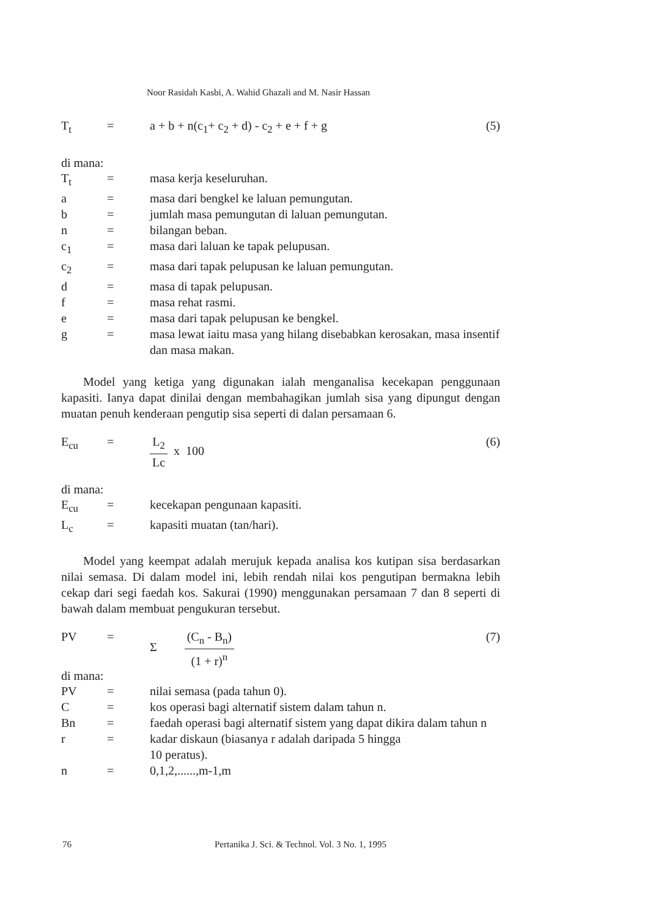Noor Rasidah Kasbi, A. Wahid Ghazali and M. Nasir Hassan
| T<sub>t</sub> | = | a + b + n(c<sub>1</sub>+ c<sub>2</sub> + d) - c<sub>2</sub> + e + f + g | (5) |
di mana:
| T<sub>t</sub> | = | masa kerja keseluruhan. |
| a | = | masa dari bengkel ke laluan pemungutan. |
| b | = | jumlah masa pemungutan di laluan pemungutan. |
| n | = | bilangan beban. |
| c<sub>1</sub> | = | masa dari laluan ke tapak pelupusan. |
| c<sub>2</sub> | = | masa dari tapak pelupusan ke laluan pemungutan. |
| d | = | masa di tapak pelupusan. |
| f | = | masa rehat rasmi. |
| e | = | masa dari tapak pelupusan ke bengkel. |
| g | = | masa lewat iaitu masa yang hilang disebabkan kerosakan, masa insentif dan masa makan. |
Model yang ketiga yang digunakan ialah menganalisa kecekapan penggunaan kapasiti. Ianya dapat dinilai dengan membahagikan jumlah sisa yang dipungut dengan muatan penuh kenderaan pengutip sisa seperti di dalan persamaan 6.
| E<sub>cu</sub> | = | L<sub>2</sub> Lc x 100 | (6) |
di mana:
| E<sub>cu</sub> | = | kecekapan pengunaan kapasiti. |
| L<sub>c</sub> | = | kapasiti muatan (tan/hari). |
Model yang keempat adalah merujuk kepada analisa kos kutipan sisa berdasarkan nilai semasa. Di dalam model ini, lebih rendah nilai kos pengutipan bermakna lebih cekap dari segi faedah kos. Sakurai (1990) menggunakan persamaan 7 dan 8 seperti di bawah dalam membuat pengukuran tersebut.
| PV | = | Σ (C<sub>n</sub> - B<sub>n</sub>) (1 + r)<sup>n</sup> | (7) |
di mana:
| PV | = | nilai semasa (pada tahun 0). |
| C | = | kos operasi bagi alternatif sistem dalam tahun n. |
| Bn | = | faedah operasi bagi alternatif sistem yang dapat dikira dalam tahun n |
| r | = | kadar diskaun (biasanya r adalah daripada 5 hingga 10 peratus). |
| n | = | 0,1,2,......,m-1,m |
76 Pertanika J. Sci. & Technol. Vol. 3 No. 1, 1995